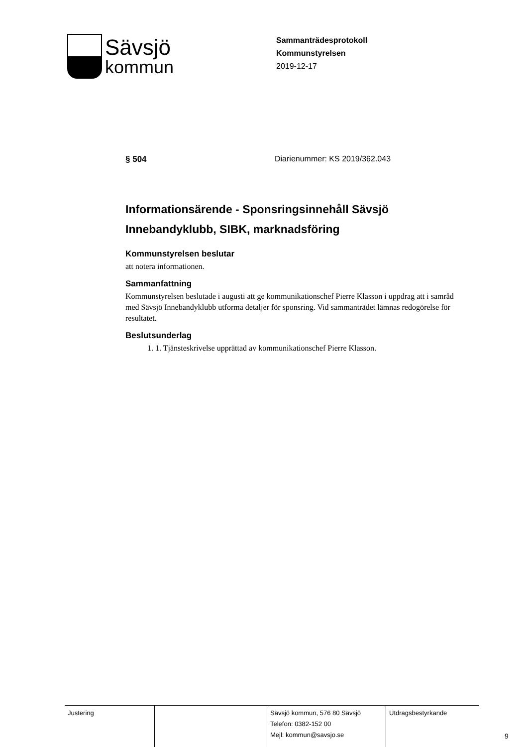Sävsjö
kommun
Sammanträdesprotokoll
Kommunstyrelsen
2019-12-17
§ 504 Diarienummer: KS 2019/362.043
Informationsärende - Sponsringsinnehåll Sävsjö Innebandyklubb, SIBK, marknadsföring
Kommunstyrelsen beslutar
att notera informationen.
Sammanfattning
Kommunstyrelsen beslutade i augusti att ge kommunikationschef Pierre Klasson i uppdrag att i samråd med Sävsjö Innebandyklubb utforma detaljer för sponsring. Vid sammanträdet lämnas redogörelse för resultatet.
Beslutsunderlag
1. 1. Tjänsteskrivelse upprättad av kommunikationschef Pierre Klasson.
| Justering | | Sävsjö kommun, 576 80 Sävsjö Telefon: 0382-152 00 Mejl: kommun@savsjo.se | Utdragsbestyrkande |
9